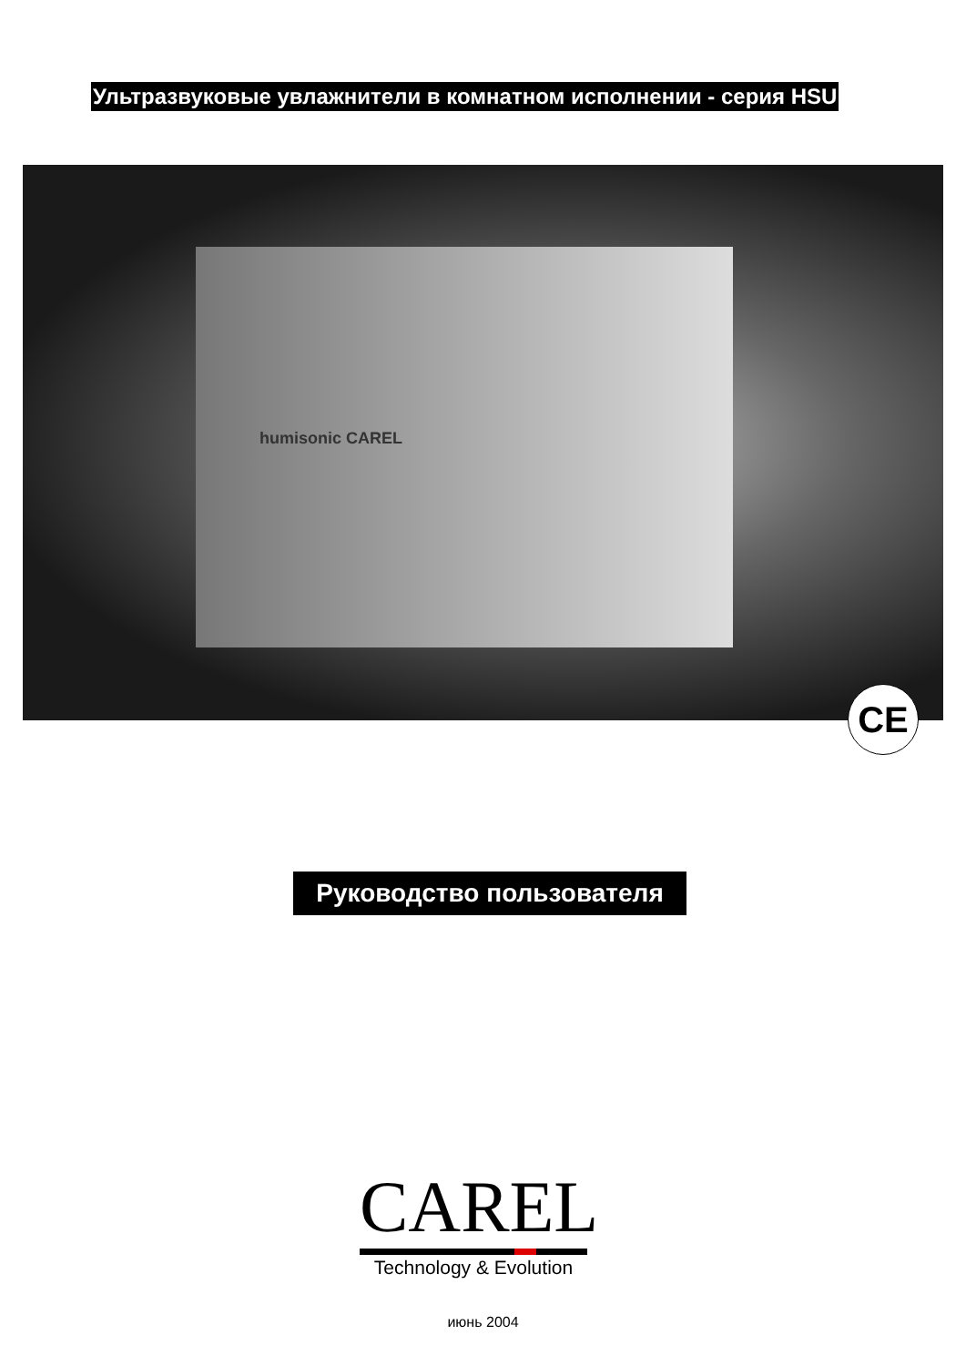Ультразвуковые увлажнители в комнатном исполнении - серия HSU
humisonic CAREL
CE
Руководство пользователя
CAREL
Technology & Evolution
июнь 2004